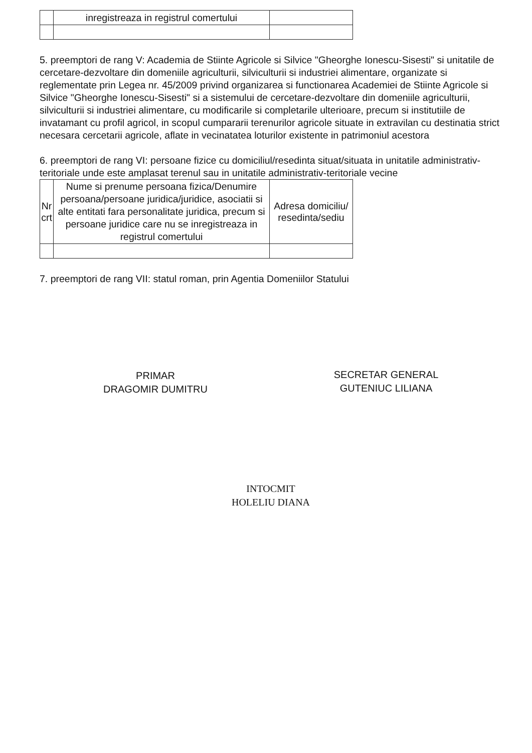| | inregistreaza in registrul comertului | |
5. preemptori de rang V: Academia de Stiinte Agricole si Silvice "Gheorghe Ionescu-Sisesti" si unitatile de cercetare-dezvoltare din domeniile agriculturii, silviculturii si industriei alimentare, organizate si reglementate prin Legea nr. 45/2009 privind organizarea si functionarea Academiei de Stiinte Agricole si Silvice "Gheorghe Ionescu-Sisesti" si a sistemului de cercetare-dezvoltare din domeniile agriculturii, silviculturii si industriei alimentare, cu modificarile si completarile ulterioare, precum si institutiile de invatamant cu profil agricol, in scopul cumpararii terenurilor agricole situate in extravilan cu destinatia strict necesara cercetarii agricole, aflate in vecinatatea loturilor existente in patrimoniul acestora
6. preemptori de rang VI: persoane fizice cu domiciliul/resedinta situat/situata in unitatile administrativ-teritoriale unde este amplasat terenul sau in unitatile administrativ-teritoriale vecine
| Nr crt | Nume si prenume persoana fizica/Denumire persoana/persoane juridica/juridice, asociatii si alte entitati fara personalitate juridica, precum si persoane juridice care nu se inregistreaza in registrul comertului | Adresa domiciliu/ resedinta/sediu |
7. preemptori de rang VII: statul roman, prin Agentia Domeniilor Statului
PRIMAR
DRAGOMIR DUMITRU
SECRETAR GENERAL
GUTENIUC LILIANA
INTOCMIT
HOLELIU DIANA